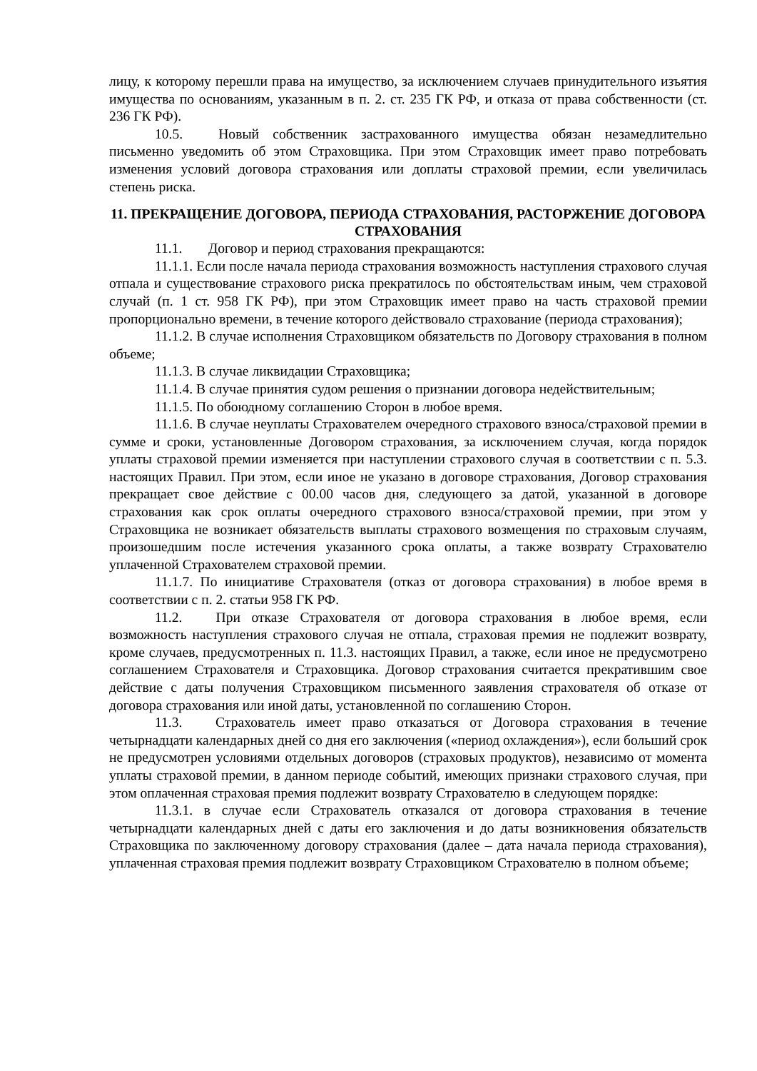лицу, к которому перешли права на имущество, за исключением случаев принудительного изъятия имущества по основаниям, указанным в п. 2. ст. 235 ГК РФ, и отказа от права собственности (ст. 236 ГК РФ).
10.5. Новый собственник застрахованного имущества обязан незамедлительно письменно уведомить об этом Страховщика. При этом Страховщик имеет право потребовать изменения условий договора страхования или доплаты страховой премии, если увеличилась степень риска.
11. ПРЕКРАЩЕНИЕ ДОГОВОРА, ПЕРИОДА СТРАХОВАНИЯ, РАСТОРЖЕНИЕ ДОГОВОРА СТРАХОВАНИЯ
11.1. Договор и период страхования прекращаются:
11.1.1. Если после начала периода страхования возможность наступления страхового случая отпала и существование страхового риска прекратилось по обстоятельствам иным, чем страховой случай (п. 1 ст. 958 ГК РФ), при этом Страховщик имеет право на часть страховой премии пропорционально времени, в течение которого действовало страхование (периода страхования);
11.1.2. В случае исполнения Страховщиком обязательств по Договору страхования в полном объеме;
11.1.3. В случае ликвидации Страховщика;
11.1.4. В случае принятия судом решения о признании договора недействительным;
11.1.5. По обоюдному соглашению Сторон в любое время.
11.1.6. В случае неуплаты Страхователем очередного страхового взноса/страховой премии в сумме и сроки, установленные Договором страхования, за исключением случая, когда порядок уплаты страховой премии изменяется при наступлении страхового случая в соответствии с п. 5.3. настоящих Правил. При этом, если иное не указано в договоре страхования, Договор страхования прекращает свое действие с 00.00 часов дня, следующего за датой, указанной в договоре страхования как срок оплаты очередного страхового взноса/страховой премии, при этом у Страховщика не возникает обязательств выплаты страхового возмещения по страховым случаям, произошедшим после истечения указанного срока оплаты, а также возврату Страхователю уплаченной Страхователем страховой премии.
11.1.7. По инициативе Страхователя (отказ от договора страхования) в любое время в соответствии с п. 2. статьи 958 ГК РФ.
11.2. При отказе Страхователя от договора страхования в любое время, если возможность наступления страхового случая не отпала, страховая премия не подлежит возврату, кроме случаев, предусмотренных п. 11.3. настоящих Правил, а также, если иное не предусмотрено соглашением Страхователя и Страховщика. Договор страхования считается прекратившим свое действие с даты получения Страховщиком письменного заявления страхователя об отказе от договора страхования или иной даты, установленной по соглашению Сторон.
11.3. Страхователь имеет право отказаться от Договора страхования в течение четырнадцати календарных дней со дня его заключения («период охлаждения»), если больший срок не предусмотрен условиями отдельных договоров (страховых продуктов), независимо от момента уплаты страховой премии, в данном периоде событий, имеющих признаки страхового случая, при этом оплаченная страховая премия подлежит возврату Страхователю в следующем порядке:
11.3.1. в случае если Страхователь отказался от договора страхования в течение четырнадцати календарных дней с даты его заключения и до даты возникновения обязательств Страховщика по заключенному договору страхования (далее – дата начала периода страхования), уплаченная страховая премия подлежит возврату Страховщиком Страхователю в полном объеме;